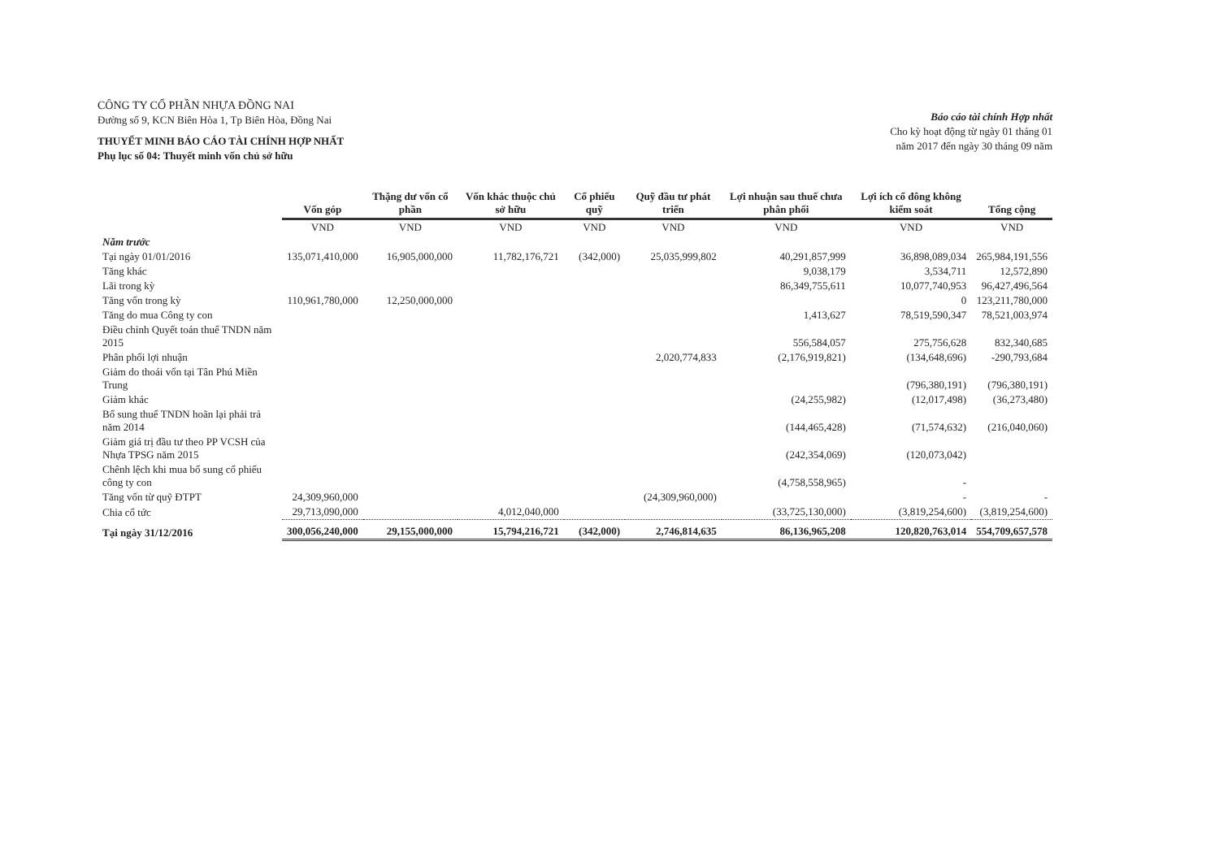CÔNG TY CỔ PHẦN NHỰA ĐỒNG NAI
Đường số 9, KCN Biên Hòa 1, Tp Biên Hòa, Đồng Nai
THUYẾT MINH BÁO CÁO TÀI CHÍNH HỢP NHẤT
Phụ lục số 04: Thuyết minh vốn chủ sở hữu
Báo cáo tài chính Hợp nhất
Cho kỳ hoạt động từ ngày 01 tháng 01
năm 2017 đến ngày 30 tháng 09 năm
| | Vốn góp | Thặng dư vốn cổ phần | Vốn khác thuộc chủ sở hữu | Cổ phiếu quỹ | Quỹ đầu tư phát triển | Lợi nhuận sau thuế chưa phân phối | Lợi ích cổ đông không kiểm soát | Tổng cộng |
| --- | --- | --- | --- | --- | --- | --- | --- | --- |
| | VND | VND | VND | VND | VND | VND | VND | VND |
| Năm trước | | | | | | | | |
| Tại ngày 01/01/2016 | 135,071,410,000 | 16,905,000,000 | 11,782,176,721 | (342,000) | 25,035,999,802 | 40,291,857,999 | 36,898,089,034 | 265,984,191,556 |
| Tăng khác | | | | | | 9,038,179 | 3,534,711 | 12,572,890 |
| Lãi trong kỳ | | | | | | 86,349,755,611 | 10,077,740,953 | 96,427,496,564 |
| Tăng vốn trong kỳ | 110,961,780,000 | 12,250,000,000 | | | | | 0 | 123,211,780,000 |
| Tăng do mua Công ty con | | | | | | 1,413,627 | 78,519,590,347 | 78,521,003,974 |
| Điều chỉnh Quyết toán thuế TNDN năm 2015 | | | | | | 556,584,057 | 275,756,628 | 832,340,685 |
| Phân phối lợi nhuận | | | | | 2,020,774,833 | (2,176,919,821) | (134,648,696) | -290,793,684 |
| Giảm do thoái vốn tại Tân Phú Miền Trung | | | | | | | (796,380,191) | (796,380,191) |
| Giảm khác | | | | | | (24,255,982) | (12,017,498) | (36,273,480) |
| Bổ sung thuế TNDN hoãn lại phải trả năm 2014 | | | | | | (144,465,428) | (71,574,632) | (216,040,060) |
| Giảm giá trị đầu tư theo PP VCSH của Nhựa TPSG năm 2015 | | | | | | (242,354,069) | (120,073,042) | |
| Chênh lệch khi mua bổ sung cổ phiếu công ty con | | | | | | (4,758,558,965) | - | |
| Tăng vốn từ quỹ ĐTPT | 24,309,960,000 | | | | (24,309,960,000) | | - | - |
| Chia cổ tức | 29,713,090,000 | | 4,012,040,000 | | | (33,725,130,000) | (3,819,254,600) | (3,819,254,600) |
| Tại ngày 31/12/2016 | 300,056,240,000 | 29,155,000,000 | 15,794,216,721 | (342,000) | 2,746,814,635 | 86,136,965,208 | 120,820,763,014 | 554,709,657,578 |